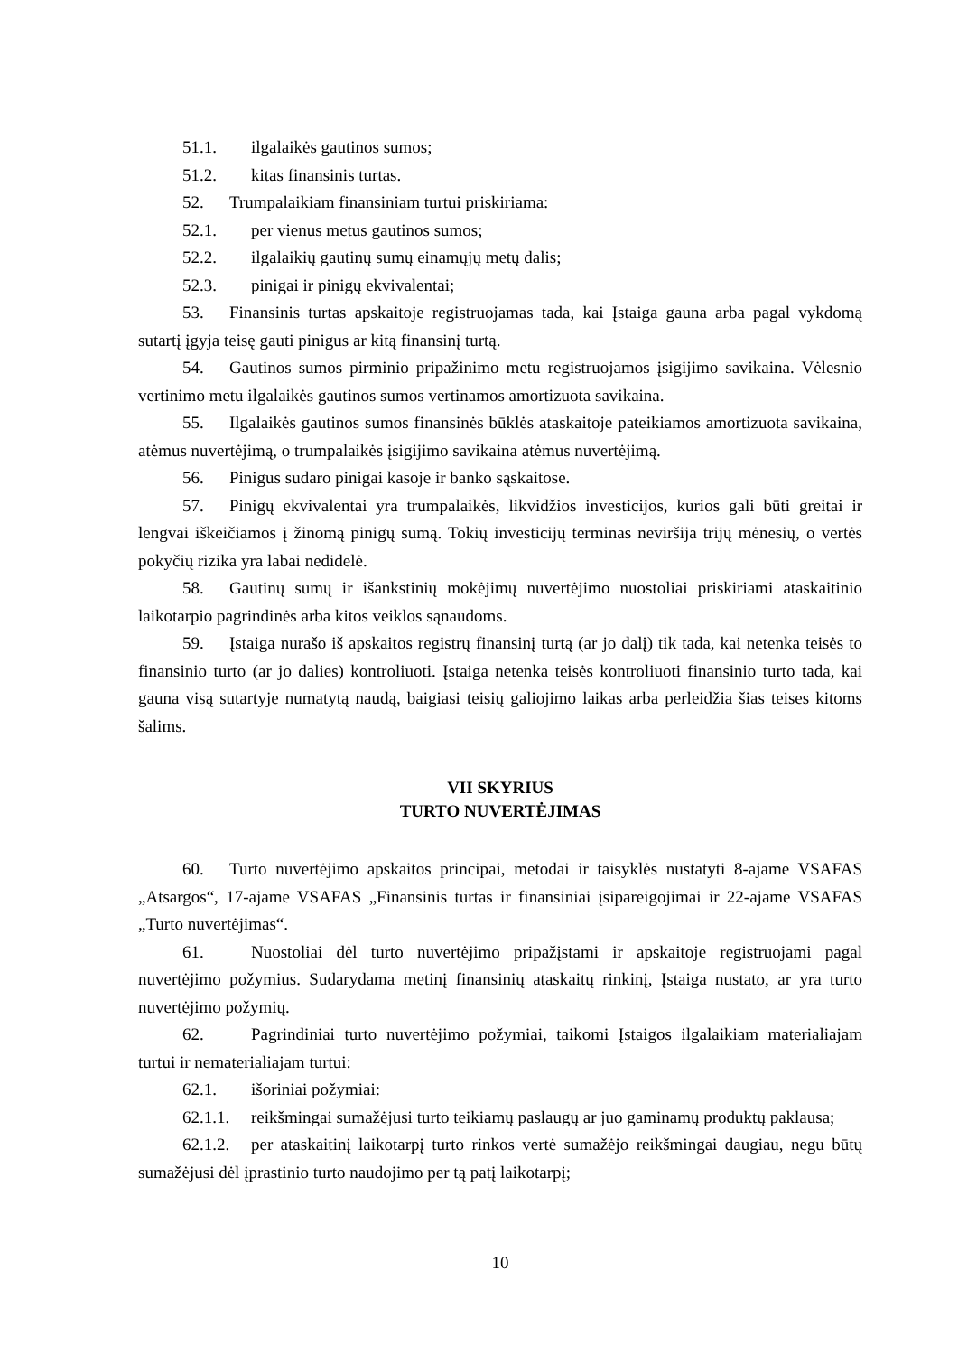51.1. ilgalaikės gautinos sumos;
51.2. kitas finansinis turtas.
52. Trumpalaikiam finansiniam turtui priskiriama:
52.1. per vienus metus gautinos sumos;
52.2. ilgalaikių gautinų sumų einamųjų metų dalis;
52.3. pinigai ir pinigų ekvivalentai;
53. Finansinis turtas apskaitoje registruojamas tada, kai Įstaiga gauna arba pagal vykdomą sutartį įgyja teisę gauti pinigus ar kitą finansinį turtą.
54. Gautinos sumos pirminio pripažinimo metu registruojamos įsigijimo savikaina. Vėlesnio vertinimo metu ilgalaikės gautinos sumos vertinamos amortizuota savikaina.
55. Ilgalaikės gautinos sumos finansinės būklės ataskaitoje pateikiamos amortizuota savikaina, atėmus nuvertėjimą, o trumpalaikės įsigijimo savikaina atėmus nuvertėjimą.
56. Pinigus sudaro pinigai kasoje ir banko sąskaitose.
57. Pinigų ekvivalentai yra trumpalaikės, likvidžios investicijos, kurios gali būti greitai ir lengvai iškeičiamos į žinomą pinigų sumą. Tokių investicijų terminas neviršija trijų mėnesių, o vertės pokyčių rizika yra labai nedidelė.
58. Gautinų sumų ir išankstinių mokėjimų nuvertėjimo nuostoliai priskiriami ataskaitinio laikotarpio pagrindinės arba kitos veiklos sąnaudoms.
59. Įstaiga nurašo iš apskaitos registrų finansinį turtą (ar jo dalį) tik tada, kai netenka teisės to finansinio turto (ar jo dalies) kontroliuoti. Įstaiga netenka teisės kontroliuoti finansinio turto tada, kai gauna visą sutartyje numatytą naudą, baigiasi teisių galiojimo laikas arba perleidžia šias teises kitoms šalims.
VII SKYRIUS
TURTO NUVERTĖJIMAS
60. Turto nuvertėjimo apskaitos principai, metodai ir taisyklės nustatyti 8-ajame VSAFAS „Atsargos“, 17-ajame VSAFAS „Finansinis turtas ir finansiniai įsipareigojimai ir 22-ajame VSAFAS „Turto nuvertėjimas“.
61. Nuostoliai dėl turto nuvertėjimo pripažįstami ir apskaitoje registruojami pagal nuvertėjimo požymius. Sudarydama metinį finansinių ataskaitų rinkinį, Įstaiga nustato, ar yra turto nuvertėjimo požymių.
62. Pagrindiniai turto nuvertėjimo požymiai, taikomi Įstaigos ilgalaikiam materialiajam turtui ir nematerialiajam turtui:
62.1. išoriniai požymiai:
62.1.1. reikšmingai sumažėjusi turto teikiamų paslaugų ar juo gaminamų produktų paklausa;
62.1.2. per ataskaitinį laikotarpį turto rinkos vertė sumažėjo reikšmingai daugiau, negu būtų sumažėjusi dėl įprastinio turto naudojimo per tą patį laikotarpį;
10